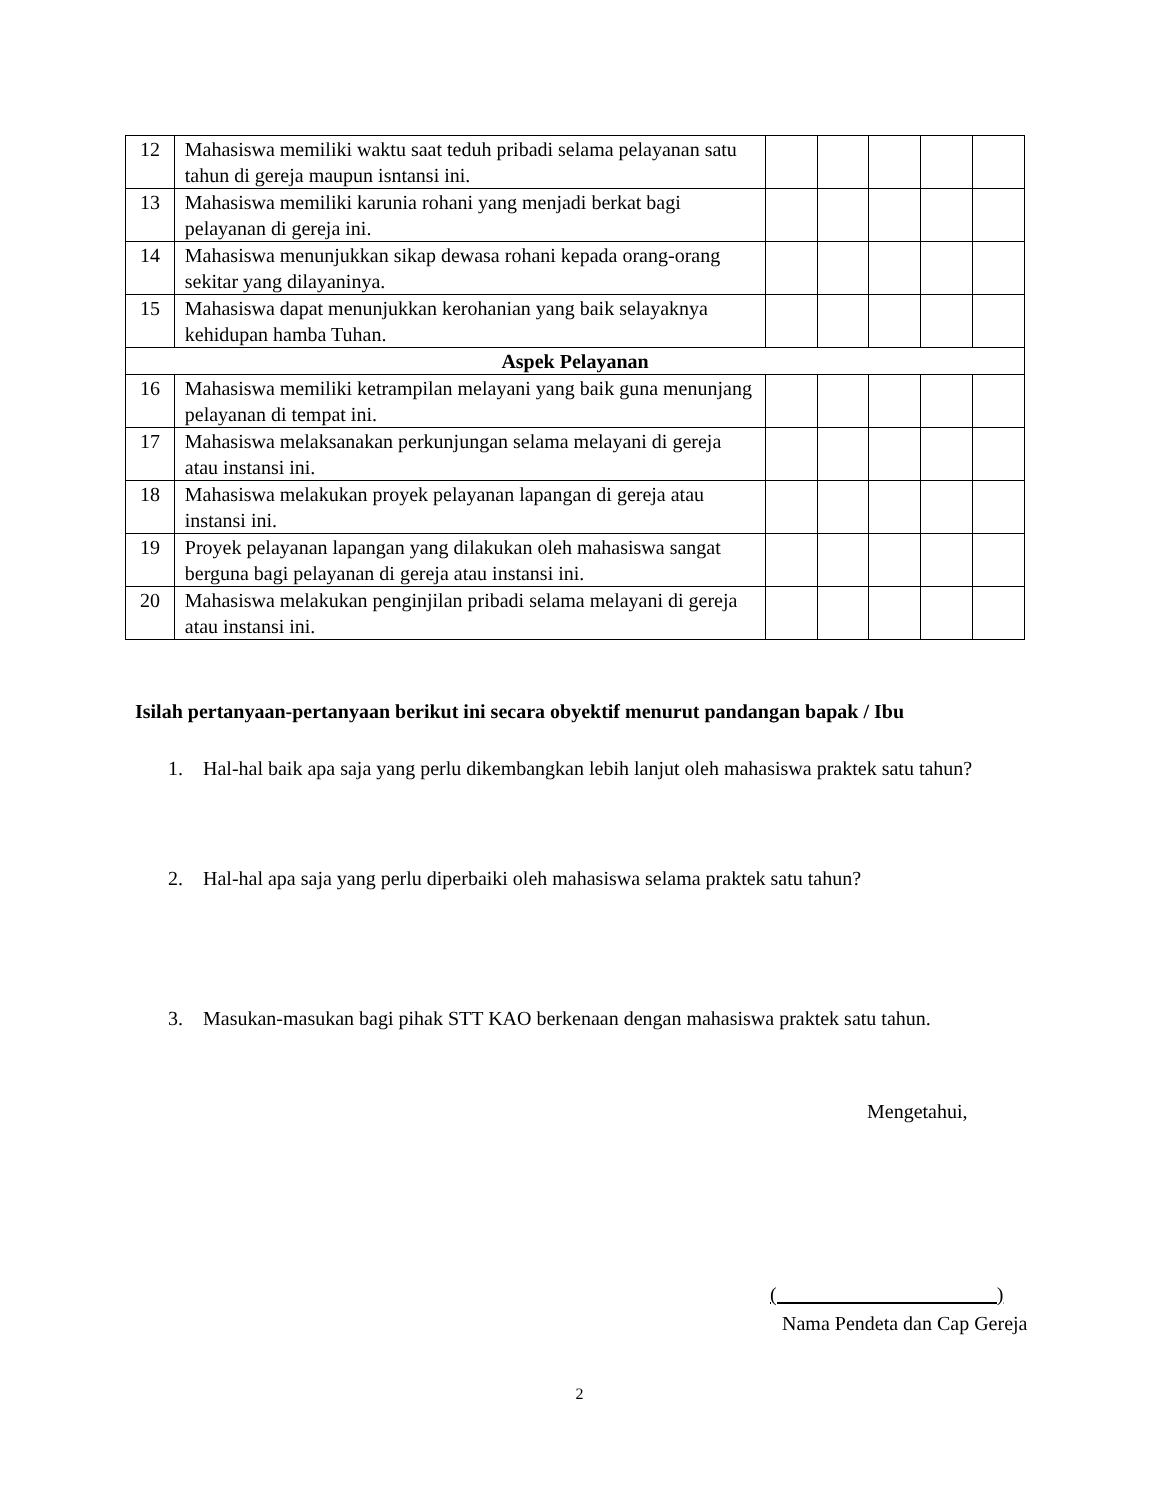| 12 | Mahasiswa memiliki waktu saat teduh pribadi selama pelayanan satu tahun di gereja maupun isntansi ini. | | | | | |
| 13 | Mahasiswa memiliki karunia rohani yang menjadi berkat bagi pelayanan di gereja ini. | | | | | |
| 14 | Mahasiswa menunjukkan sikap dewasa rohani kepada orang-orang sekitar yang dilayaninya. | | | | | |
| 15 | Mahasiswa dapat menunjukkan kerohanian yang baik selayaknya kehidupan hamba Tuhan. | | | | | |
| Aspek Pelayanan | | | | | | |
| 16 | Mahasiswa memiliki ketrampilan melayani yang baik guna menunjang pelayanan di tempat ini. | | | | | |
| 17 | Mahasiswa melaksanakan perkunjungan selama melayani di gereja atau instansi ini. | | | | | |
| 18 | Mahasiswa melakukan proyek pelayanan lapangan di gereja atau instansi ini. | | | | | |
| 19 | Proyek pelayanan lapangan yang dilakukan oleh mahasiswa sangat berguna bagi pelayanan di gereja atau instansi ini. | | | | | |
| 20 | Mahasiswa melakukan penginjilan pribadi selama melayani di gereja atau instansi ini. | | | | | |
Isilah pertanyaan-pertanyaan berikut ini secara obyektif menurut pandangan bapak / Ibu
1. Hal-hal baik apa saja yang perlu dikembangkan lebih lanjut oleh mahasiswa praktek satu tahun?
2. Hal-hal apa saja yang perlu diperbaiki oleh mahasiswa selama praktek satu tahun?
3. Masukan-masukan bagi pihak STT KAO berkenaan dengan mahasiswa praktek satu tahun.
Mengetahui,
( )
Nama Pendeta dan Cap Gereja
2